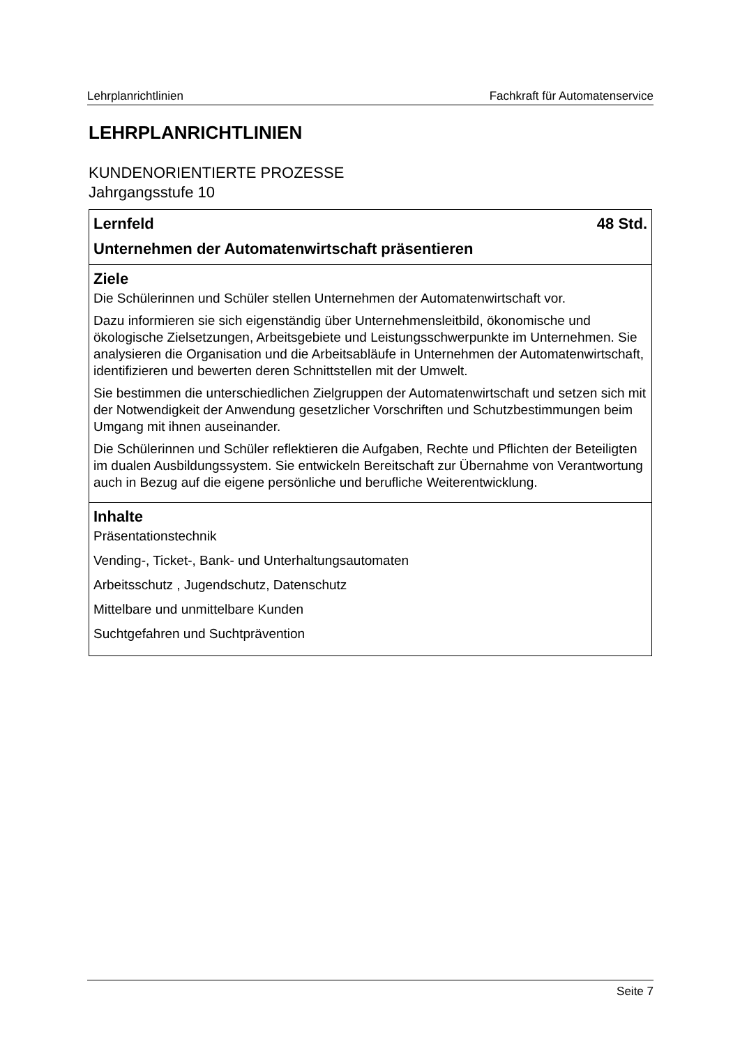Lehrplanrichtlinien Fachkraft für Automatenservice
LEHRPLANRICHTLINIEN
KUNDENORIENTIERTE PROZESSE
Jahrgangsstufe 10
| Lernfeld 48 Std. Unternehmen der Automatenwirtschaft präsentieren |
| Ziele Die Schülerinnen und Schüler stellen Unternehmen der Automatenwirtschaft vor. Dazu informieren sie sich eigenständig über Unternehmensleitbild, ökonomische und ökologische Zielsetzungen, Arbeitsgebiete und Leistungsschwerpunkte im Unternehmen. Sie analysieren die Organisation und die Arbeitsabläufe in Unternehmen der Automatenwirtschaft, identifizieren und bewerten deren Schnittstellen mit der Umwelt. Sie bestimmen die unterschiedlichen Zielgruppen der Automatenwirtschaft und setzen sich mit der Notwendigkeit der Anwendung gesetzlicher Vorschriften und Schutzbestimmungen beim Umgang mit ihnen auseinander. Die Schülerinnen und Schüler reflektieren die Aufgaben, Rechte und Pflichten der Beteiligten im dualen Ausbildungssystem. Sie entwickeln Bereitschaft zur Übernahme von Verantwortung auch in Bezug auf die eigene persönliche und berufliche Weiterentwicklung. |
| Inhalte Präsentationstechnik Vending-, Ticket-, Bank- und Unterhaltungsautomaten Arbeitsschutz , Jugendschutz, Datenschutz Mittelbare und unmittelbare Kunden Suchtgefahren und Suchtprävention |
Seite 7